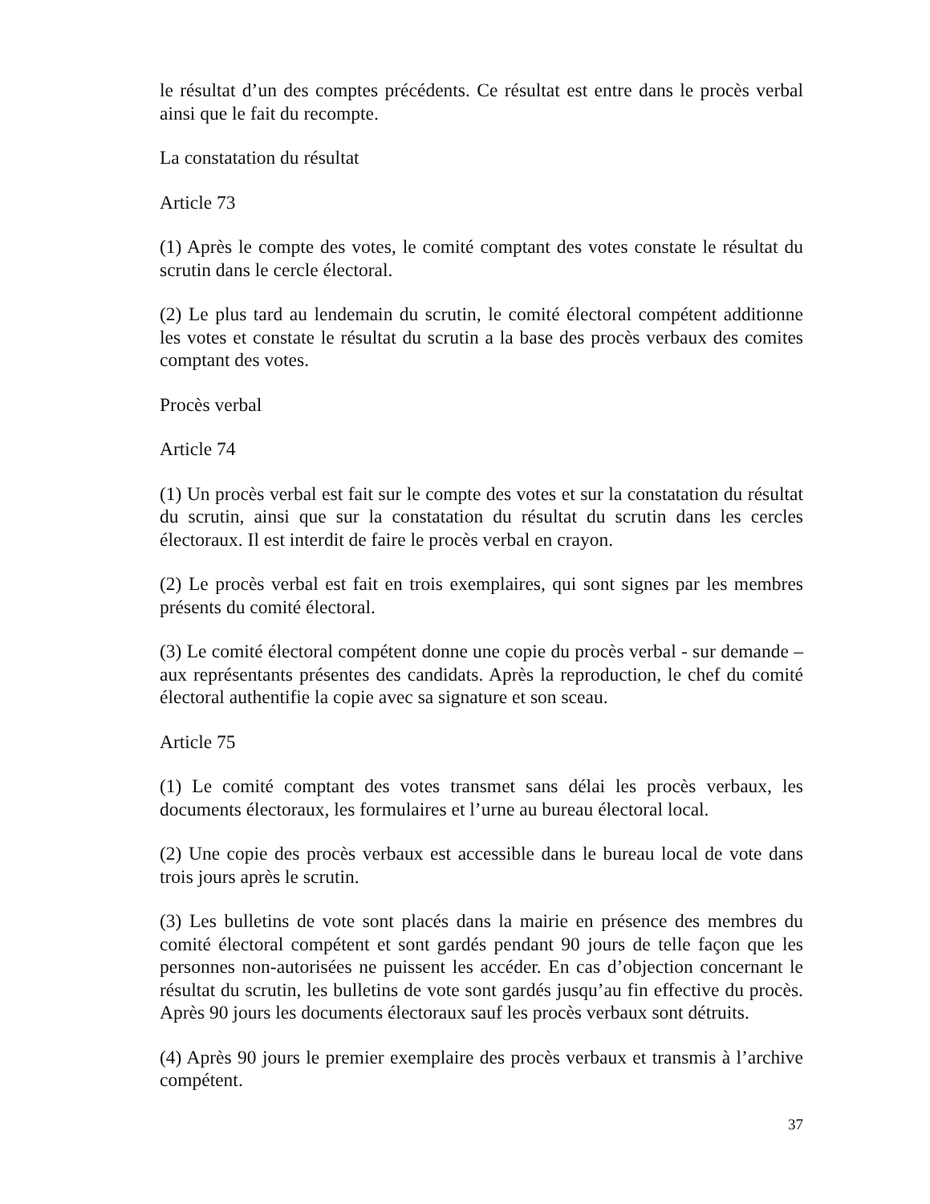le résultat d’un des comptes précédents. Ce résultat est entre dans le procès verbal ainsi que le fait du recompte.
La constatation du résultat
Article 73
(1) Après le compte des votes, le comité comptant des votes constate le résultat du scrutin dans le cercle électoral.
(2) Le plus tard au lendemain du scrutin, le comité électoral compétent additionne les votes et constate le résultat du scrutin a la base des procès verbaux des comites comptant des votes.
Procès verbal
Article 74
(1) Un procès verbal est fait sur le compte des votes et sur la constatation du résultat du scrutin, ainsi que sur la constatation du résultat du scrutin dans les cercles électoraux. Il est interdit de faire le procès verbal en crayon.
(2) Le procès verbal est fait en trois exemplaires, qui sont signes par les membres présents du comité électoral.
(3) Le comité électoral compétent donne une copie du procès verbal - sur demande – aux représentants présentes des candidats. Après la reproduction, le chef du comité électoral authentifie la copie avec sa signature et son sceau.
Article 75
(1) Le comité comptant des votes transmet sans délai les procès verbaux, les documents électoraux, les formulaires et l’urne au bureau électoral local.
(2) Une copie des procès verbaux est accessible dans le bureau local de vote dans trois jours après le scrutin.
(3) Les bulletins de vote sont placés dans la mairie en présence des membres du comité électoral compétent et sont gardés pendant 90 jours de telle façon que les personnes non-autorisées ne puissent les accéder. En cas d’objection concernant le résultat du scrutin, les bulletins de vote sont gardés jusqu’au fin effective du procès. Après 90 jours les documents électoraux sauf les procès verbaux sont détruits.
(4) Après 90 jours le premier exemplaire des procès verbaux et transmis à l’archive compétent.
37